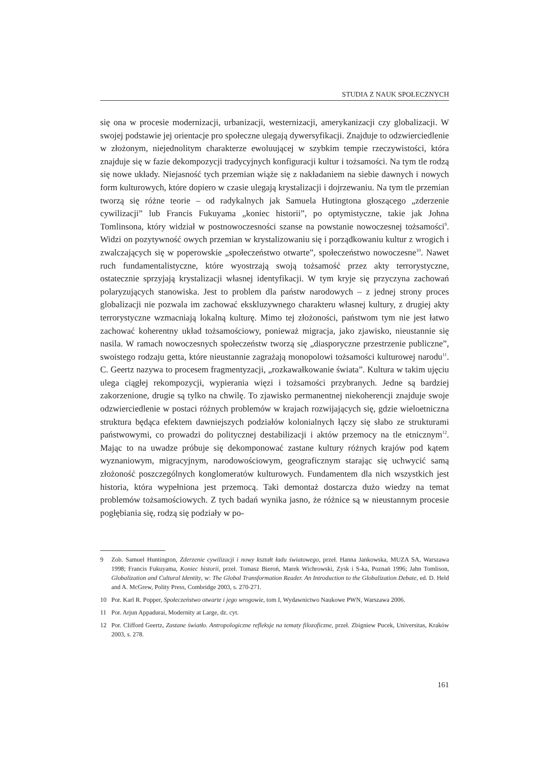STUDIA Z NAUK SPOŁECZNYCH
się ona w procesie modernizacji, urbanizacji, westernizacji, amerykanizacji czy globalizacji. W swojej podstawie jej orientacje pro społeczne ulegają dywersyfikacji. Znajduje to odzwierciedlenie w złożonym, niejednolitym charakterze ewoluującej w szybkim tempie rzeczywistości, która znajduje się w fazie dekompozycji tradycyjnych konfiguracji kultur i tożsamości. Na tym tle rodzą się nowe układy. Niejasność tych przemian wiąże się z nakładaniem na siebie dawnych i nowych form kulturowych, które dopiero w czasie ulegają krystalizacji i dojrzewaniu. Na tym tle przemian tworzą się różne teorie – od radykalnych jak Samuela Hutingtona głoszącego „zderzenie cywilizacji” lub Francis Fukuyama „koniec historii”, po optymistyczne, takie jak Johna Tomlinsona, który widział w postnowoczesności szanse na powstanie nowoczesnej tożsamości<sup>9</sup>. Widzi on pozytywność owych przemian w krystalizowaniu się i porządkowaniu kultur z wrogich i zwalczających się w poperowskie „społeczeństwo otwarte”, społeczeństwo nowoczesne<sup>10</sup>. Nawet ruch fundamentalistyczne, które wyostrzają swoją tożsamość przez akty terrorystyczne, ostatecznie sprzyjają krystalizacji własnej identyfikacji. W tym kryje się przyczyna zachowań polaryzujących stanowiska. Jest to problem dla państw narodowych – z jednej strony proces globalizacji nie pozwala im zachować ekskluzywnego charakteru własnej kultury, z drugiej akty terrorystyczne wzmacniają lokalną kulturę. Mimo tej złożoności, państwom tym nie jest łatwo zachować koherentny układ tożsamościowy, ponieważ migracja, jako zjawisko, nieustannie się nasila. W ramach nowoczesnych społeczeństw tworzą się „diasporyczne przestrzenie publiczne”, swoistego rodzaju getta, które nieustannie zagrażają monopolowi tożsamości kulturowej narodu<sup>11</sup>. C. Geertz nazywa to procesem fragmentyzacji, „rozkawałkowanie świata”. Kultura w takim ujęciu ulega ciągłej rekompozycji, wypierania więzi i tożsamości przybranych. Jedne są bardziej zakorzenione, drugie są tylko na chwilę. To zjawisko permanentnej niekoherencji znajduje swoje odzwierciedlenie w postaci różnych problemów w krajach rozwijających się, gdzie wieloetniczna struktura będąca efektem dawniejszych podziałów kolonialnych łączy się słabo ze strukturami państwowymi, co prowadzi do politycznej destabilizacji i aktów przemocy na tle etnicznym<sup>12</sup>. Mając to na uwadze próbuje się dekomponować zastane kultury różnych krajów pod kątem wyznaniowym, migracyjnym, narodowościowym, geograficznym starając się uchwycić samą złożoność poszczególnych konglomeratów kulturowych. Fundamentem dla nich wszystkich jest historia, która wypełniona jest przemocą. Taki demontaż dostarcza dużo wiedzy na temat problemów tożsamościowych. Z tych badań wynika jasno, że różnice są w nieustannym procesie pogłębiania się, rodzą się podziały w po-
9 Zob. Samuel Huntington, Zderzenie cywilizacji i nowy kształt ładu światowego, przeł. Hanna Jankowska, MUZA SA, Warszawa 1998; Francis Fukuyama, Koniec historii, przeł. Tomasz Bieroń, Marek Wichrowski, Zysk i S-ka, Poznań 1996; Jahn Tomlison, Globalization and Cultural Identity, w: The Global Transformation Reader. An Introduction to the Globalization Debate, ed. D. Held and A. McGrew, Polity Press, Combridge 2003, s. 270-271.
10 Por. Karl R. Popper, Społeczeństwo otwarte i jego wrogowie, tom I, Wydawnictwo Naukowe PWN, Warszawa 2006.
11 Por. Arjun Appadurai, Modernity at Large, dz. cyt.
12 Por. Clifford Geertz, Zastane światło. Antropologiczne refleksje na tematy filozoficzne, przeł. Zbigniew Pucek, Universitas, Kraków 2003, s. 278.
161